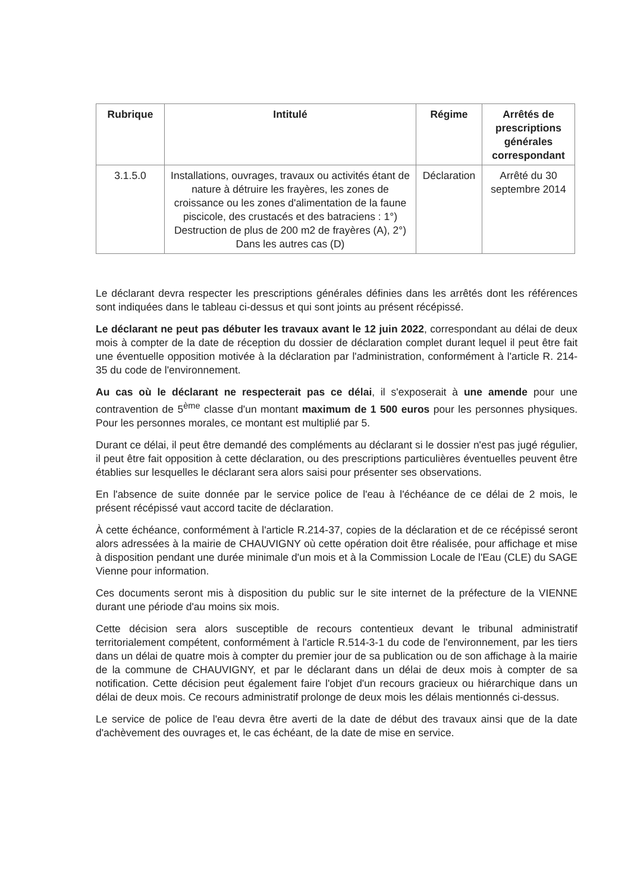| Rubrique | Intitulé | Régime | Arrêtés de prescriptions générales correspondant |
| --- | --- | --- | --- |
| 3.1.5.0 | Installations, ouvrages, travaux ou activités étant de nature à détruire les frayères, les zones de croissance ou les zones d'alimentation de la faune piscicole, des crustacés et des batraciens : 1°) Destruction de plus de 200 m2 de frayères (A), 2°) Dans les autres cas (D) | Déclaration | Arrêté du 30 septembre 2014 |
Le déclarant devra respecter les prescriptions générales définies dans les arrêtés dont les références sont indiquées dans le tableau ci-dessus et qui sont joints au présent récépissé.
Le déclarant ne peut pas débuter les travaux avant le 12 juin 2022, correspondant au délai de deux mois à compter de la date de réception du dossier de déclaration complet durant lequel il peut être fait une éventuelle opposition motivée à la déclaration par l'administration, conformément à l'article R. 214-35 du code de l'environnement.
Au cas où le déclarant ne respecterait pas ce délai, il s'exposerait à une amende pour une contravention de 5<sup>ème</sup> classe d'un montant maximum de 1 500 euros pour les personnes physiques. Pour les personnes morales, ce montant est multiplié par 5.
Durant ce délai, il peut être demandé des compléments au déclarant si le dossier n'est pas jugé régulier, il peut être fait opposition à cette déclaration, ou des prescriptions particulières éventuelles peuvent être établies sur lesquelles le déclarant sera alors saisi pour présenter ses observations.
En l'absence de suite donnée par le service police de l'eau à l'échéance de ce délai de 2 mois, le présent récépissé vaut accord tacite de déclaration.
À cette échéance, conformément à l'article R.214-37, copies de la déclaration et de ce récépissé seront alors adressées à la mairie de CHAUVIGNY où cette opération doit être réalisée, pour affichage et mise à disposition pendant une durée minimale d'un mois et à la Commission Locale de l'Eau (CLE) du SAGE Vienne pour information.
Ces documents seront mis à disposition du public sur le site internet de la préfecture de la VIENNE durant une période d'au moins six mois.
Cette décision sera alors susceptible de recours contentieux devant le tribunal administratif territorialement compétent, conformément à l'article R.514-3-1 du code de l'environnement, par les tiers dans un délai de quatre mois à compter du premier jour de sa publication ou de son affichage à la mairie de la commune de CHAUVIGNY, et par le déclarant dans un délai de deux mois à compter de sa notification. Cette décision peut également faire l'objet d'un recours gracieux ou hiérarchique dans un délai de deux mois. Ce recours administratif prolonge de deux mois les délais mentionnés ci-dessus.
Le service de police de l'eau devra être averti de la date de début des travaux ainsi que de la date d'achèvement des ouvrages et, le cas échéant, de la date de mise en service.